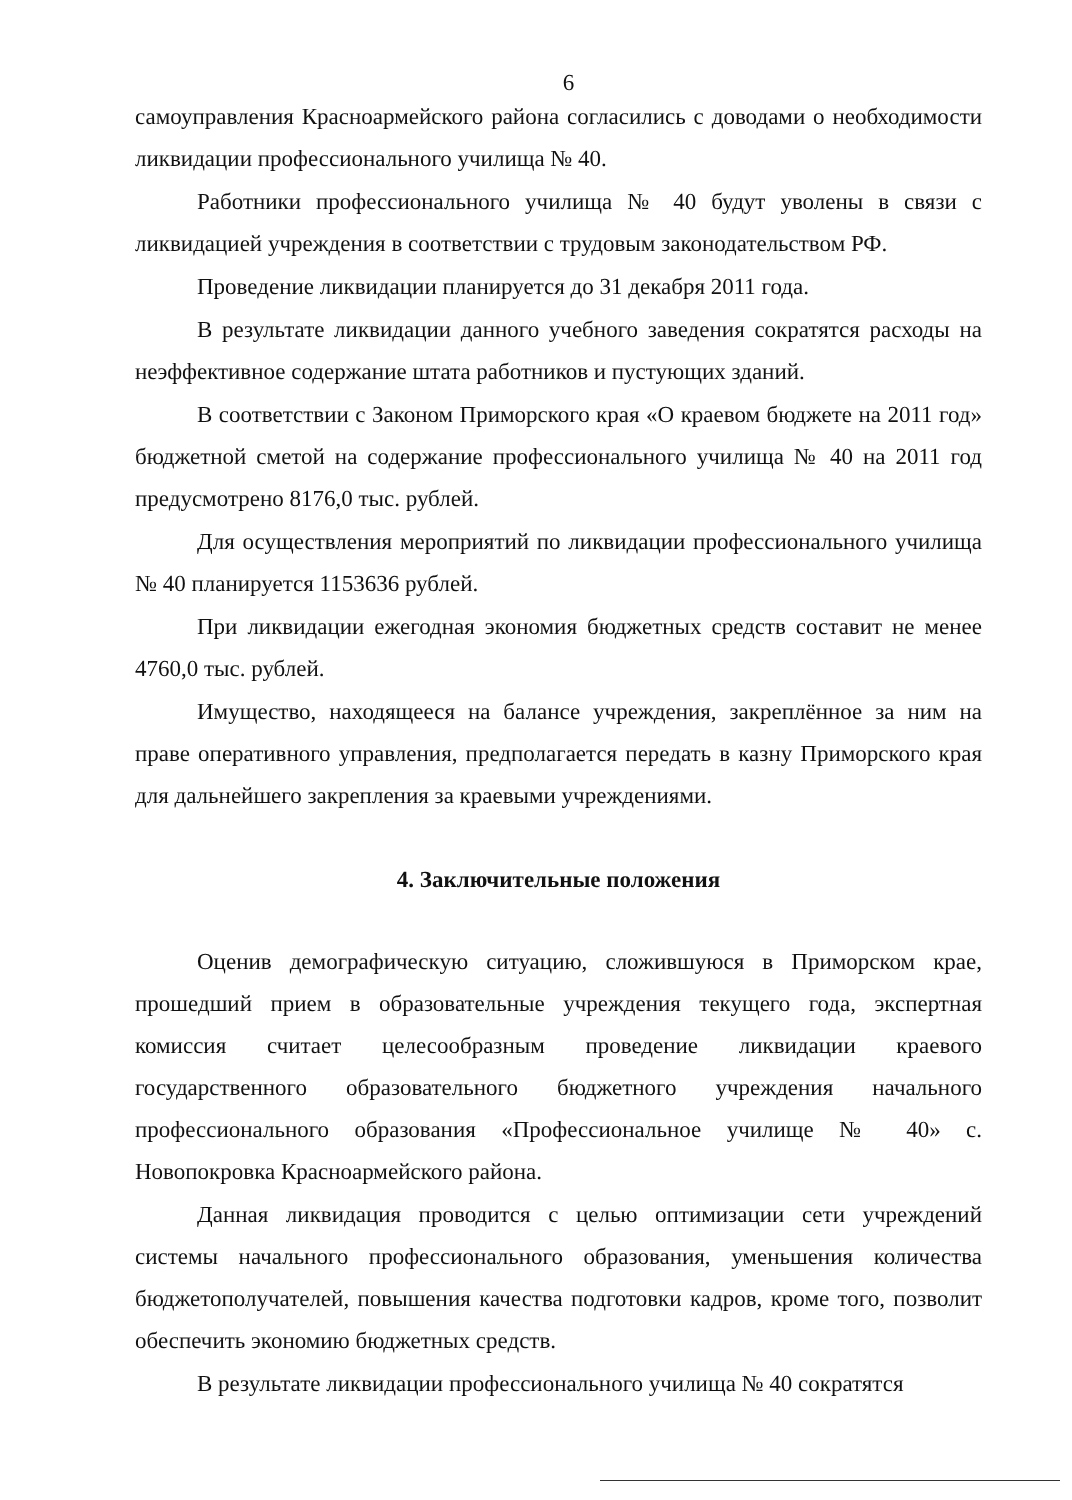6
самоуправления Красноармейского района согласились с доводами о необходимости ликвидации профессионального училища № 40.
Работники профессионального училища № 40 будут уволены в связи с ликвидацией учреждения в соответствии с трудовым законодательством РФ.
Проведение ликвидации планируется до 31 декабря 2011 года.
В результате ликвидации данного учебного заведения сократятся расходы на неэффективное содержание штата работников и пустующих зданий.
В соответствии с Законом Приморского края «О краевом бюджете на 2011 год» бюджетной сметой на содержание профессионального училища № 40 на 2011 год предусмотрено 8176,0 тыс. рублей.
Для осуществления мероприятий по ликвидации профессионального училища № 40 планируется 1153636 рублей.
При ликвидации ежегодная экономия бюджетных средств составит не менее 4760,0 тыс. рублей.
Имущество, находящееся на балансе учреждения, закреплённое за ним на праве оперативного управления, предполагается передать в казну Приморского края для дальнейшего закрепления за краевыми учреждениями.
4. Заключительные положения
Оценив демографическую ситуацию, сложившуюся в Приморском крае, прошедший прием в образовательные учреждения текущего года, экспертная комиссия считает целесообразным проведение ликвидации краевого государственного образовательного бюджетного учреждения начального профессионального образования «Профессиональное училище № 40» с. Новопокровка Красноармейского района.
Данная ликвидация проводится с целью оптимизации сети учреждений системы начального профессионального образования, уменьшения количества бюджетополучателей, повышения качества подготовки кадров, кроме того, позволит обеспечить экономию бюджетных средств.
В результате ликвидации профессионального училища № 40 сократятся